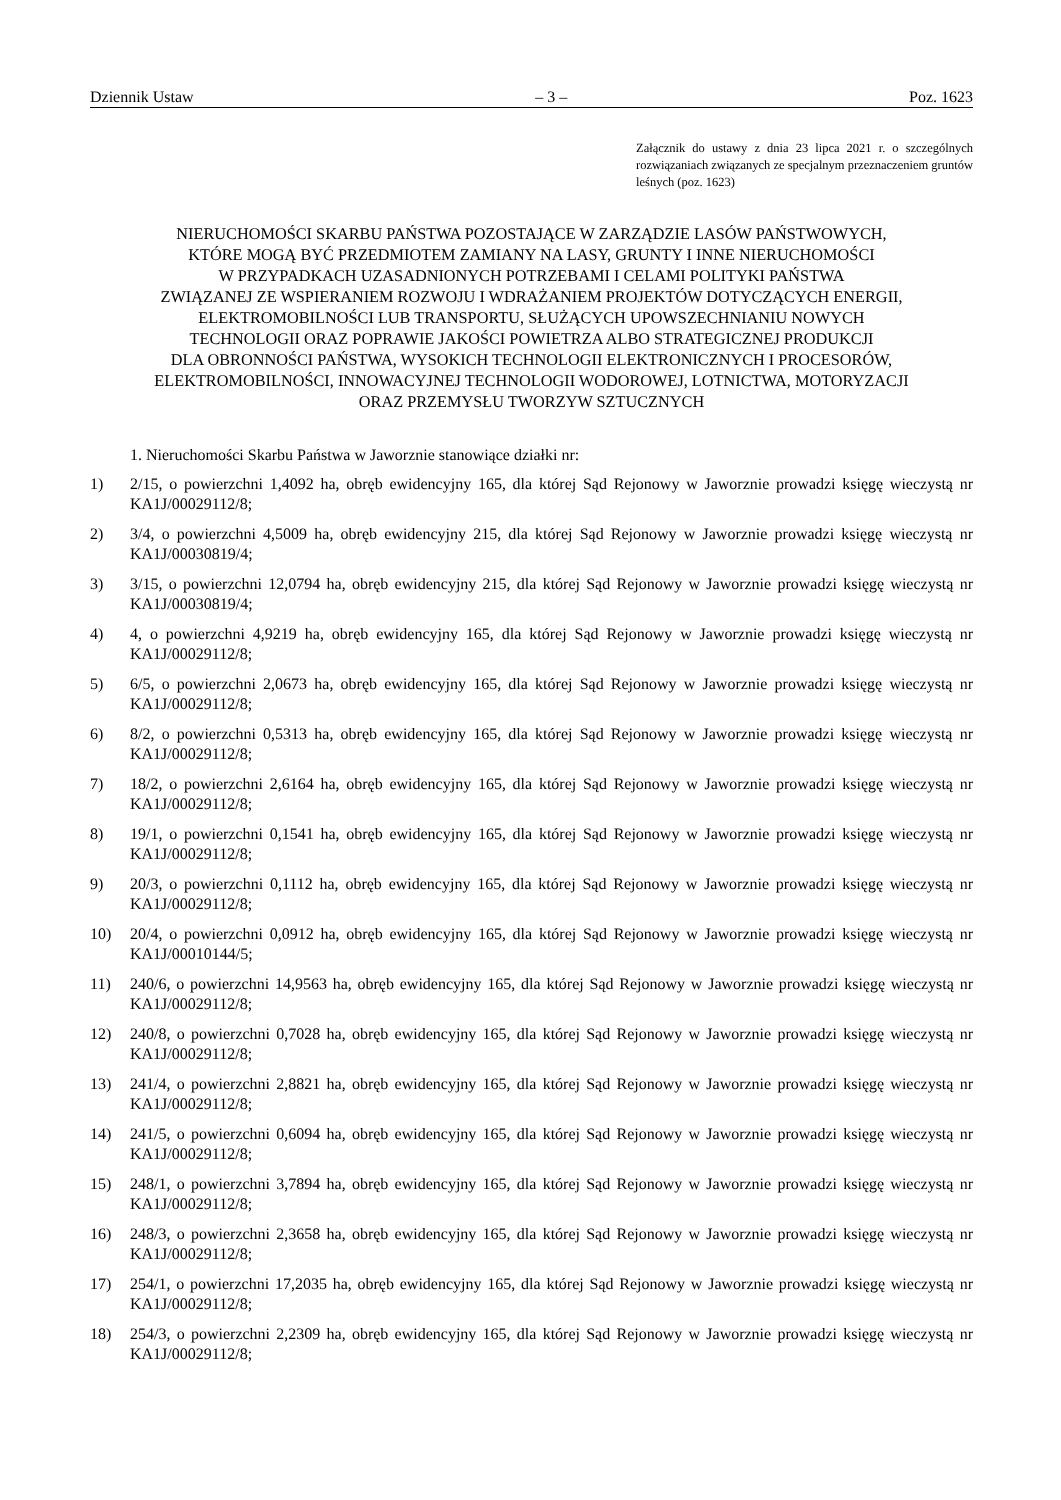Dziennik Ustaw – 3 – Poz. 1623
Załącznik do ustawy z dnia 23 lipca 2021 r. o szczególnych rozwiązaniach związanych ze specjalnym przeznaczeniem gruntów leśnych (poz. 1623)
NIERUCHOMOŚCI SKARBU PAŃSTWA POZOSTAJĄCE W ZARZĄDZIE LASÓW PAŃSTWOWYCH,
KTÓRE MOGĄ BYĆ PRZEDMIOTEM ZAMIANY NA LASY, GRUNTY I INNE NIERUCHOMOŚCI
W PRZYPADKACH UZASADNIONYCH POTRZEBAMI I CELAMI POLITYKI PAŃSTWA
ZWIĄZANEJ ZE WSPIERANIEM ROZWOJU I WDRAŻANIEM PROJEKTÓW DOTYCZĄCYCH ENERGII,
ELEKTROMOBILNOŚCI LUB TRANSPORTU, SŁUŻĄCYCH UPOWSZECHNIANIU NOWYCH
TECHNOLOGII ORAZ POPRAWIE JAKOŚCI POWIETRZA ALBO STRATEGICZNEJ PRODUKCJI
DLA OBRONNOŚCI PAŃSTWA, WYSOKICH TECHNOLOGII ELEKTRONICZNYCH I PROCESORÓW,
ELEKTROMOBILNOŚCI, INNOWACYJNEJ TECHNOLOGII WODOROWEJ, LOTNICTWA, MOTORYZACJI
ORAZ PRZEMYSŁU TWORZYW SZTUCZNYCH
1. Nieruchomości Skarbu Państwa w Jaworznie stanowiące działki nr:
1) 2/15, o powierzchni 1,4092 ha, obręb ewidencyjny 165, dla której Sąd Rejonowy w Jaworznie prowadzi księgę wieczystą nr KA1J/00029112/8;
2) 3/4, o powierzchni 4,5009 ha, obręb ewidencyjny 215, dla której Sąd Rejonowy w Jaworznie prowadzi księgę wieczystą nr KA1J/00030819/4;
3) 3/15, o powierzchni 12,0794 ha, obręb ewidencyjny 215, dla której Sąd Rejonowy w Jaworznie prowadzi księgę wieczystą nr KA1J/00030819/4;
4) 4, o powierzchni 4,9219 ha, obręb ewidencyjny 165, dla której Sąd Rejonowy w Jaworznie prowadzi księgę wieczystą nr KA1J/00029112/8;
5) 6/5, o powierzchni 2,0673 ha, obręb ewidencyjny 165, dla której Sąd Rejonowy w Jaworznie prowadzi księgę wieczystą nr KA1J/00029112/8;
6) 8/2, o powierzchni 0,5313 ha, obręb ewidencyjny 165, dla której Sąd Rejonowy w Jaworznie prowadzi księgę wieczystą nr KA1J/00029112/8;
7) 18/2, o powierzchni 2,6164 ha, obręb ewidencyjny 165, dla której Sąd Rejonowy w Jaworznie prowadzi księgę wieczystą nr KA1J/00029112/8;
8) 19/1, o powierzchni 0,1541 ha, obręb ewidencyjny 165, dla której Sąd Rejonowy w Jaworznie prowadzi księgę wieczystą nr KA1J/00029112/8;
9) 20/3, o powierzchni 0,1112 ha, obręb ewidencyjny 165, dla której Sąd Rejonowy w Jaworznie prowadzi księgę wieczystą nr KA1J/00029112/8;
10) 20/4, o powierzchni 0,0912 ha, obręb ewidencyjny 165, dla której Sąd Rejonowy w Jaworznie prowadzi księgę wieczystą nr KA1J/00010144/5;
11) 240/6, o powierzchni 14,9563 ha, obręb ewidencyjny 165, dla której Sąd Rejonowy w Jaworznie prowadzi księgę wieczystą nr KA1J/00029112/8;
12) 240/8, o powierzchni 0,7028 ha, obręb ewidencyjny 165, dla której Sąd Rejonowy w Jaworznie prowadzi księgę wieczystą nr KA1J/00029112/8;
13) 241/4, o powierzchni 2,8821 ha, obręb ewidencyjny 165, dla której Sąd Rejonowy w Jaworznie prowadzi księgę wieczystą nr KA1J/00029112/8;
14) 241/5, o powierzchni 0,6094 ha, obręb ewidencyjny 165, dla której Sąd Rejonowy w Jaworznie prowadzi księgę wieczystą nr KA1J/00029112/8;
15) 248/1, o powierzchni 3,7894 ha, obręb ewidencyjny 165, dla której Sąd Rejonowy w Jaworznie prowadzi księgę wieczystą nr KA1J/00029112/8;
16) 248/3, o powierzchni 2,3658 ha, obręb ewidencyjny 165, dla której Sąd Rejonowy w Jaworznie prowadzi księgę wieczystą nr KA1J/00029112/8;
17) 254/1, o powierzchni 17,2035 ha, obręb ewidencyjny 165, dla której Sąd Rejonowy w Jaworznie prowadzi księgę wieczystą nr KA1J/00029112/8;
18) 254/3, o powierzchni 2,2309 ha, obręb ewidencyjny 165, dla której Sąd Rejonowy w Jaworznie prowadzi księgę wieczystą nr KA1J/00029112/8;